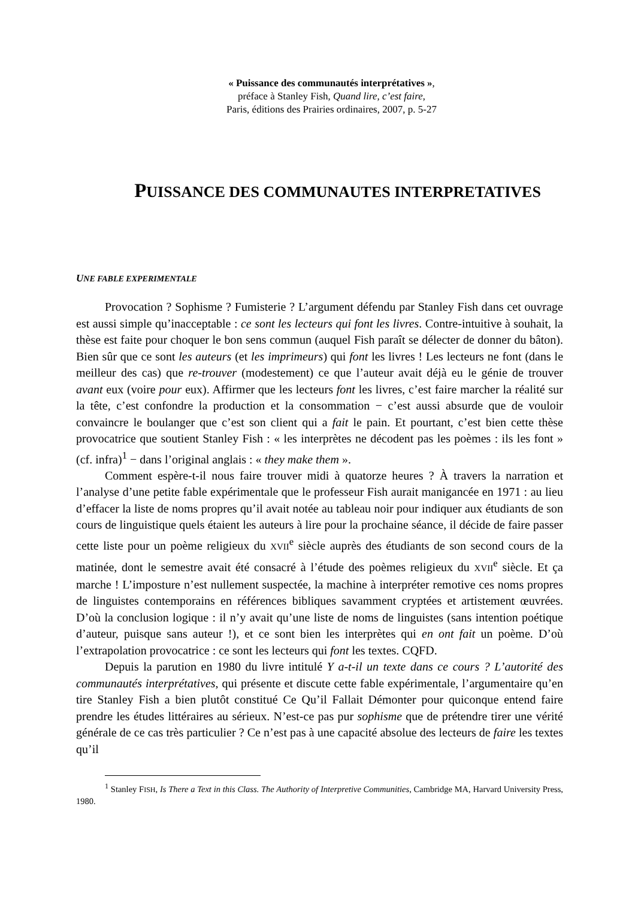« Puissance des communautés interprétatives »,
préface à Stanley Fish, Quand lire, c’est faire,
Paris, éditions des Prairies ordinaires, 2007, p. 5-27
PUISSANCE DES COMMUNAUTES INTERPRETATIVES
UNE FABLE EXPERIMENTALE
Provocation ? Sophisme ? Fumisterie ? L’argument défendu par Stanley Fish dans cet ouvrage est aussi simple qu’inacceptable : ce sont les lecteurs qui font les livres. Contre-intuitive à souhait, la thèse est faite pour choquer le bon sens commun (auquel Fish paraît se délecter de donner du bâton). Bien sûr que ce sont les auteurs (et les imprimeurs) qui font les livres ! Les lecteurs ne font (dans le meilleur des cas) que re-trouver (modestement) ce que l’auteur avait déjà eu le génie de trouver avant eux (voire pour eux). Affirmer que les lecteurs font les livres, c’est faire marcher la réalité sur la tête, c’est confondre la production et la consommation − c’est aussi absurde que de vouloir convaincre le boulanger que c’est son client qui a fait le pain. Et pourtant, c’est bien cette thèse provocatrice que soutient Stanley Fish : « les interprètes ne décodent pas les poèmes : ils les font » (cf. infra)<sup>1</sup> − dans l’original anglais : « they make them ».
Comment espère-t-il nous faire trouver midi à quatorze heures ? À travers la narration et l’analyse d’une petite fable expérimentale que le professeur Fish aurait manigancée en 1971 : au lieu d’effacer la liste de noms propres qu’il avait notée au tableau noir pour indiquer aux étudiants de son cours de linguistique quels étaient les auteurs à lire pour la prochaine séance, il décide de faire passer cette liste pour un poème religieux du XVII<sup>e</sup> siècle auprès des étudiants de son second cours de la matinée, dont le semestre avait été consacré à l’étude des poèmes religieux du XVII<sup>e</sup> siècle. Et ça marche ! L’imposture n’est nullement suspectée, la machine à interpréter remotive ces noms propres de linguistes contemporains en références bibliques savamment cryptées et artistement œuvrées. D’où la conclusion logique : il n’y avait qu’une liste de noms de linguistes (sans intention poétique d’auteur, puisque sans auteur !), et ce sont bien les interprètes qui en ont fait un poème. D’où l’extrapolation provocatrice : ce sont les lecteurs qui font les textes. CQFD.
Depuis la parution en 1980 du livre intitulé Y a-t-il un texte dans ce cours ? L’autorité des communautés interprétatives, qui présente et discute cette fable expérimentale, l’argumentaire qu’en tire Stanley Fish a bien plutôt constitué Ce Qu’il Fallait Démonter pour quiconque entend faire prendre les études littéraires au sérieux. N’est-ce pas pur sophisme que de prétendre tirer une vérité générale de ce cas très particulier ? Ce n’est pas à une capacité absolue des lecteurs de faire les textes qu’il
<sup>1</sup> Stanley FISH, Is There a Text in this Class. The Authority of Interpretive Communities, Cambridge MA, Harvard University Press, 1980.